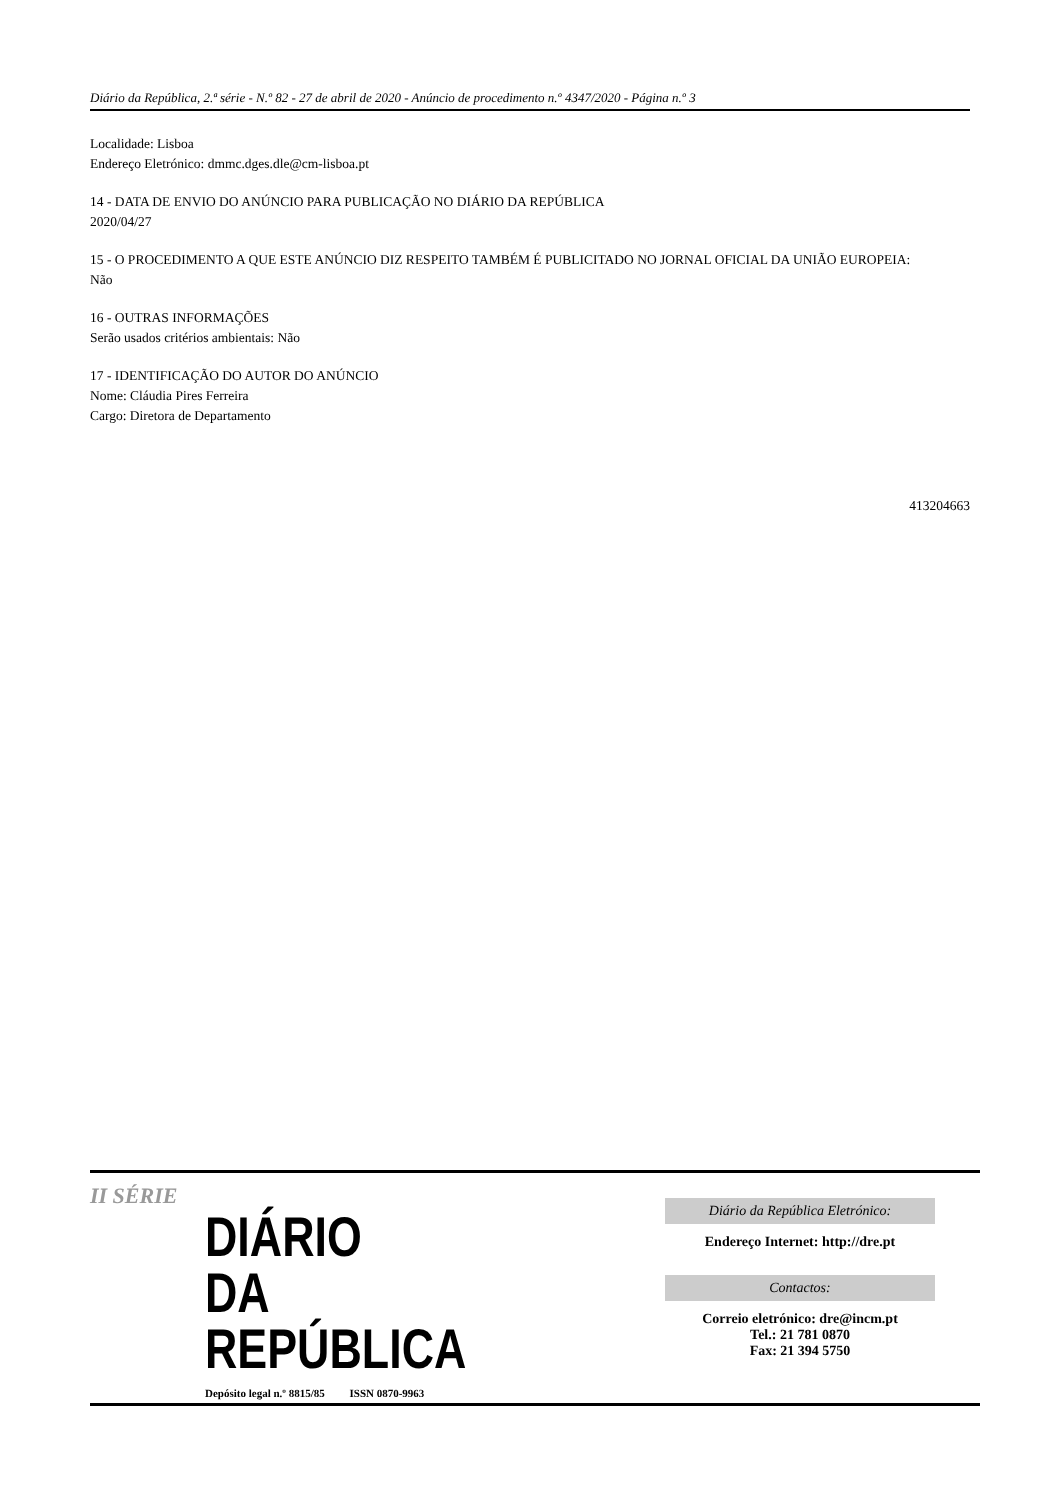Diário da República, 2.ª série - N.º 82 - 27 de abril de 2020 - Anúncio de procedimento n.º 4347/2020 - Página n.º 3
Localidade: Lisboa
Endereço Eletrónico: dmmc.dges.dle@cm-lisboa.pt
14 - DATA DE ENVIO DO ANÚNCIO PARA PUBLICAÇÃO NO DIÁRIO DA REPÚBLICA
2020/04/27
15 - O PROCEDIMENTO A QUE ESTE ANÚNCIO DIZ RESPEITO TAMBÉM É PUBLICITADO NO JORNAL OFICIAL DA UNIÃO EUROPEIA:
Não
16 - OUTRAS INFORMAÇÕES
Serão usados critérios ambientais: Não
17 - IDENTIFICAÇÃO DO AUTOR DO ANÚNCIO
Nome: Cláudia Pires Ferreira
Cargo: Diretora de Departamento
413204663
II SÉRIE
DIÁRIO
DA REPÚBLICA
Depósito legal n.º 8815/85 ISSN 0870-9963
Diário da República Eletrónico:
Endereço Internet: http://dre.pt
Contactos:
Correio eletrónico: dre@incm.pt
Tel.: 21 781 0870
Fax: 21 394 5750